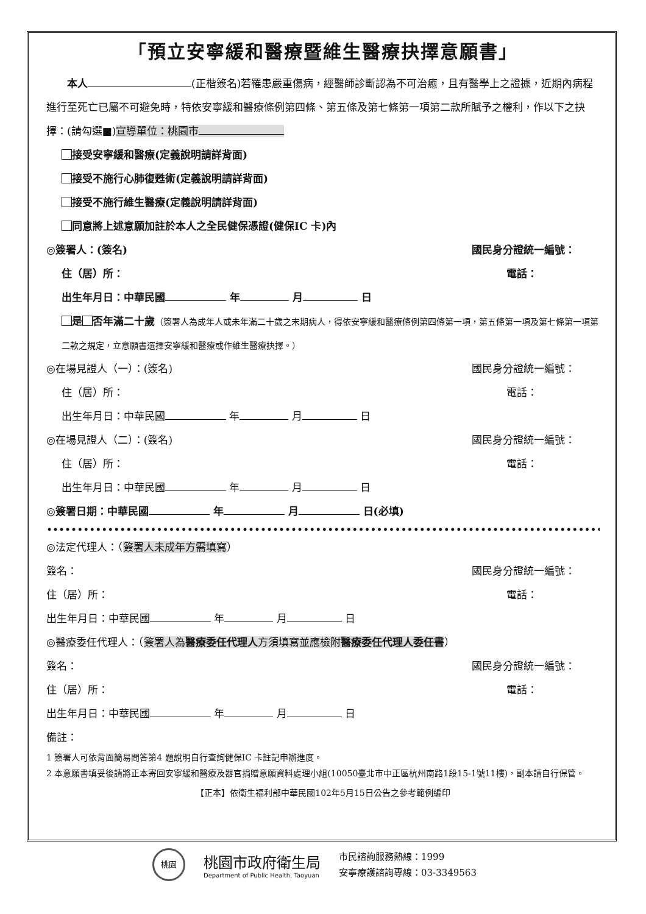「預立安寧緩和醫療暨維生醫療抉擇意願書」
　　本人 (正楷簽名)若罹患嚴重傷病，經醫師診斷認為不可治癒，且有醫學上之證據，近期內病程進行至死亡已屬不可避免時，特依安寧緩和醫療條例第四條、第五條及第七條第一項第二款所賦予之權利，作以下之抉擇：(請勾選■)宣導單位：桃園市
接受安寧緩和醫療(定義說明請詳背面)
接受不施行心肺復甦術(定義說明請詳背面)
接受不施行維生醫療(定義說明請詳背面)
同意將上述意願加註於本人之全民健保憑證(健保IC 卡)內
◎簽署人：(簽名) 國民身分證統一編號：
住（居）所： 電話：　　　　　　
出生年月日：中華民國 年 月 日
是 否年滿二十歲（簽署人為成年人或未年滿二十歲之末期病人，得依安寧緩和醫療條例第四條第一項，第五條第一項及第七條第一項第二款之規定，立意願書選擇安寧緩和醫療或作維生醫療抉擇。）
◎在場見證人（一）：(簽名) 國民身分證統一編號：
住（居）所： 電話：　　　　　　
出生年月日：中華民國 年 月 日
◎在場見證人（二）：(簽名) 國民身分證統一編號：
住（居）所： 電話：　　　　　　
出生年月日：中華民國 年 月 日
◎簽署日期：中華民國 年 月 日(必填)
••••••••••••••••••••••••••••••••••••••••••••••••••••••••••••••••••••••••••••••••••••••••••••••••••••••••••
◎法定代理人：（簽署人未成年方需填寫）
簽名： 國民身分證統一編號：
住（居）所： 電話：　　　　　　
出生年月日：中華民國 年 月 日
◎醫療委任代理人：（簽署人為醫療委任代理人方須填寫並應檢附醫療委任代理人委任書）
簽名： 國民身分證統一編號：
住（居）所： 電話：　　　　　　
出生年月日：中華民國 年 月 日
備註：
1 簽署人可依背面簡易問答第4 題說明自行查詢健保IC 卡註記申辦進度。
2 本意願書填妥後請將正本寄回安寧緩和醫療及器官捐贈意願資料處理小組(10050臺北市中正區杭州南路1段15-1號11樓)，副本請自行保管。
【正本】依衛生福利部中華民國102年5月15日公告之參考範例編印
桃園
桃園市政府衛生局
Department of Public Health, Taoyuan
市民諮詢服務熱線：1999
安寧療護諮詢專線：03-3349563